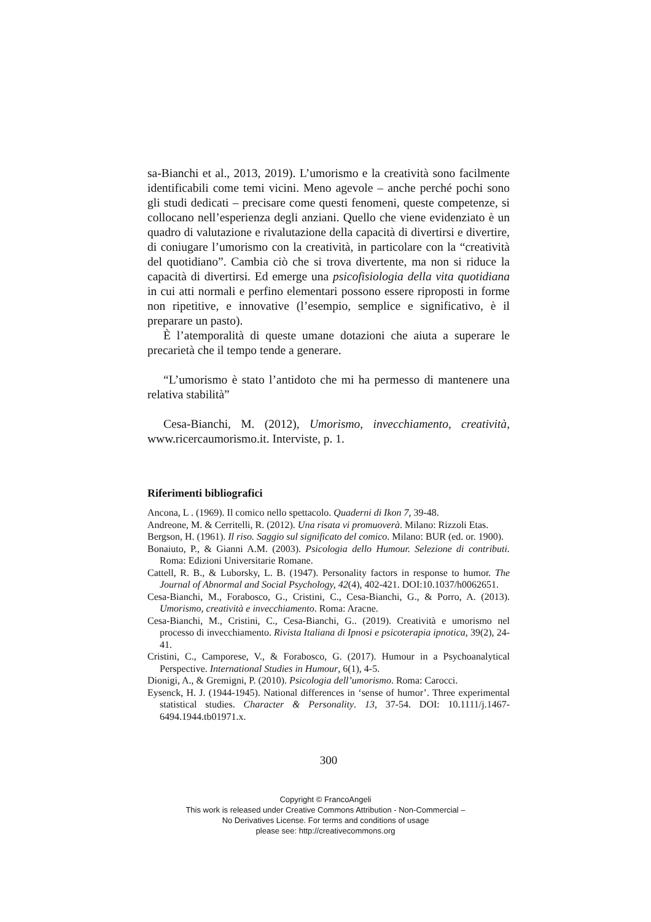sa-Bianchi et al., 2013, 2019). L’umorismo e la creatività sono facilmente identificabili come temi vicini. Meno agevole – anche perché pochi sono gli studi dedicati – precisare come questi fenomeni, queste competenze, si collocano nell’esperienza degli anziani. Quello che viene evidenziato è un quadro di valutazione e rivalutazione della capacità di divertirsi e divertire, di coniugare l’umorismo con la creatività, in particolare con la “creatività del quotidiano”. Cambia ciò che si trova divertente, ma non si riduce la capacità di divertirsi. Ed emerge una psicofisiologia della vita quotidiana in cui atti normali e perfino elementari possono essere riproposti in forme non ripetitive, e innovative (l’esempio, semplice e significativo, è il preparare un pasto).
È l’atemporalità di queste umane dotazioni che aiuta a superare le precarietà che il tempo tende a generare.
“L’umorismo è stato l’antidoto che mi ha permesso di mantenere una relativa stabilità”
Cesa-Bianchi, M. (2012), Umorismo, invecchiamento, creatività, www.ricercaumorismo.it. Interviste, p. 1.
Riferimenti bibliografici
Ancona, L . (1969). Il comico nello spettacolo. Quaderni di Ikon 7, 39-48.
Andreone, M. & Cerritelli, R. (2012). Una risata vi promuoverà. Milano: Rizzoli Etas.
Bergson, H. (1961). Il riso. Saggio sul significato del comico. Milano: BUR (ed. or. 1900).
Bonaiuto, P., & Gianni A.M. (2003). Psicologia dello Humour. Selezione di contributi. Roma: Edizioni Universitarie Romane.
Cattell, R. B., & Luborsky, L. B. (1947). Personality factors in response to humor. The Journal of Abnormal and Social Psychology, 42(4), 402-421. DOI:10.1037/h0062651.
Cesa-Bianchi, M., Forabosco, G., Cristini, C., Cesa-Bianchi, G., & Porro, A. (2013). Umorismo, creatività e invecchiamento. Roma: Aracne.
Cesa-Bianchi, M., Cristini, C., Cesa-Bianchi, G.. (2019). Creatività e umorismo nel processo di invecchiamento. Rivista Italiana di Ipnosi e psicoterapia ipnotica, 39(2), 24-41.
Cristini, C., Camporese, V., & Forabosco, G. (2017). Humour in a Psychoanalytical Perspective. International Studies in Humour, 6(1), 4-5.
Dionigi, A., & Gremigni, P. (2010). Psicologia dell’umorismo. Roma: Carocci.
Eysenck, H. J. (1944-1945). National differences in ‘sense of humor’. Three experimental statistical studies. Character & Personality. 13, 37-54. DOI: 10.1111/j.1467-6494.1944.tb01971.x.
300
Copyright © FrancoAngeli
This work is released under Creative Commons Attribution - Non-Commercial –
No Derivatives License. For terms and conditions of usage
please see: http://creativecommons.org